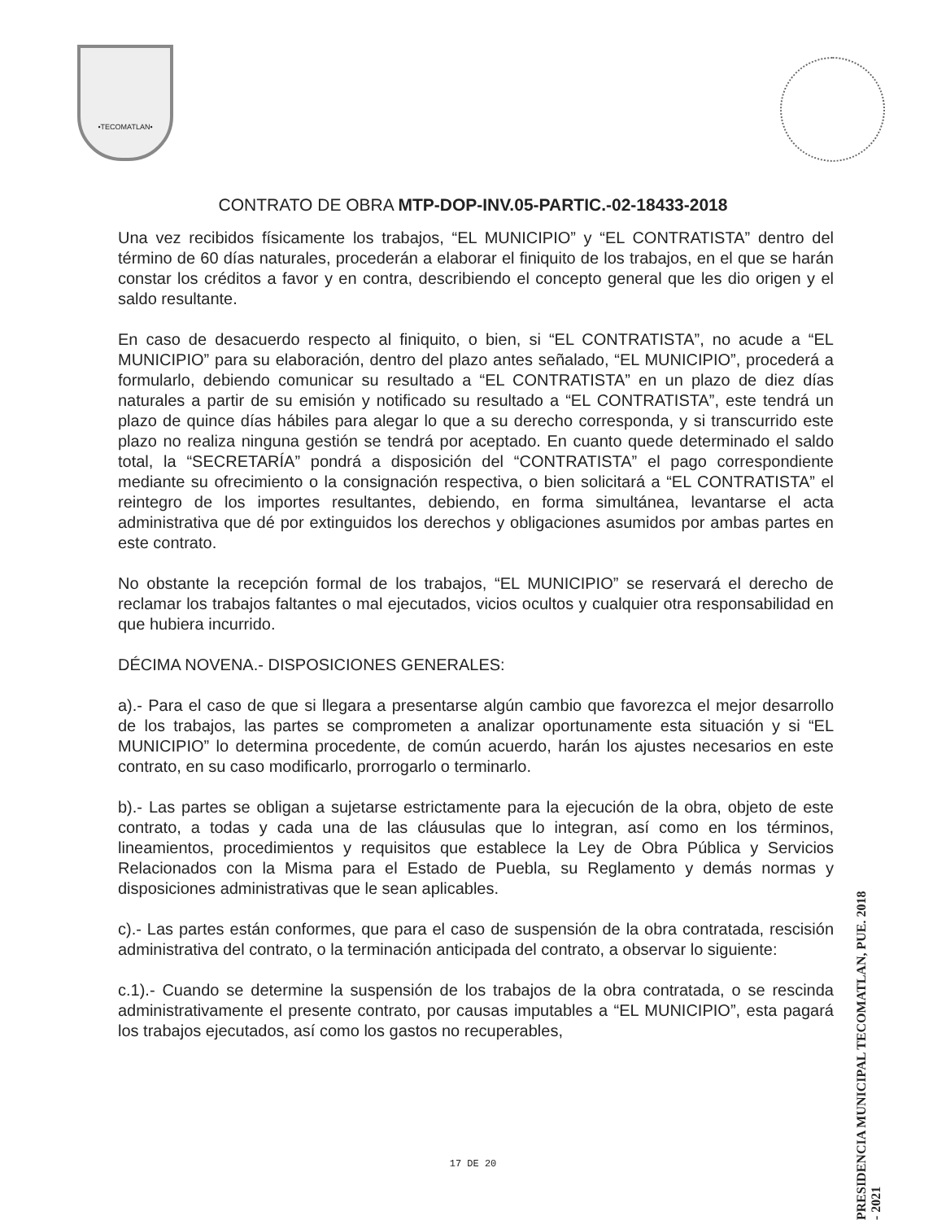•TECOMATLAN•
CONTRATO DE OBRA MTP-DOP-INV.05-PARTIC.-02-18433-2018
Una vez recibidos físicamente los trabajos, “EL MUNICIPIO” y “EL CONTRATISTA” dentro del término de 60 días naturales, procederán a elaborar el finiquito de los trabajos, en el que se harán constar los créditos a favor y en contra, describiendo el concepto general que les dio origen y el saldo resultante.
En caso de desacuerdo respecto al finiquito, o bien, si “EL CONTRATISTA”, no acude a “EL MUNICIPIO” para su elaboración, dentro del plazo antes señalado, “EL MUNICIPIO”, procederá a formularlo, debiendo comunicar su resultado a “EL CONTRATISTA” en un plazo de diez días naturales a partir de su emisión y notificado su resultado a “EL CONTRATISTA”, este tendrá un plazo de quince días hábiles para alegar lo que a su derecho corresponda, y si transcurrido este plazo no realiza ninguna gestión se tendrá por aceptado. En cuanto quede determinado el saldo total, la “SECRETARÍA” pondrá a disposición del “CONTRATISTA” el pago correspondiente mediante su ofrecimiento o la consignación respectiva, o bien solicitará a “EL CONTRATISTA” el reintegro de los importes resultantes, debiendo, en forma simultánea, levantarse el acta administrativa que dé por extinguidos los derechos y obligaciones asumidos por ambas partes en este contrato.
No obstante la recepción formal de los trabajos, “EL MUNICIPIO” se reservará el derecho de reclamar los trabajos faltantes o mal ejecutados, vicios ocultos y cualquier otra responsabilidad en que hubiera incurrido.
DÉCIMA NOVENA.- DISPOSICIONES GENERALES:
a).- Para el caso de que si llegara a presentarse algún cambio que favorezca el mejor desarrollo de los trabajos, las partes se comprometen a analizar oportunamente esta situación y si “EL MUNICIPIO” lo determina procedente, de común acuerdo, harán los ajustes necesarios en este contrato, en su caso modificarlo, prorrogarlo o terminarlo.
b).- Las partes se obligan a sujetarse estrictamente para la ejecución de la obra, objeto de este contrato, a todas y cada una de las cláusulas que lo integran, así como en los términos, lineamientos, procedimientos y requisitos que establece la Ley de Obra Pública y Servicios Relacionados con la Misma para el Estado de Puebla, su Reglamento y demás normas y disposiciones administrativas que le sean aplicables.
c).- Las partes están conformes, que para el caso de suspensión de la obra contratada, rescisión administrativa del contrato, o la terminación anticipada del contrato, a observar lo siguiente:
c.1).- Cuando se determine la suspensión de los trabajos de la obra contratada, o se rescinda administrativamente el presente contrato, por causas imputables a “EL MUNICIPIO”, esta pagará los trabajos ejecutados, así como los gastos no recuperables,
PRESIDENCIA MUNICIPAL TECOMATLAN, PUE. 2018 - 2021
17 DE 20